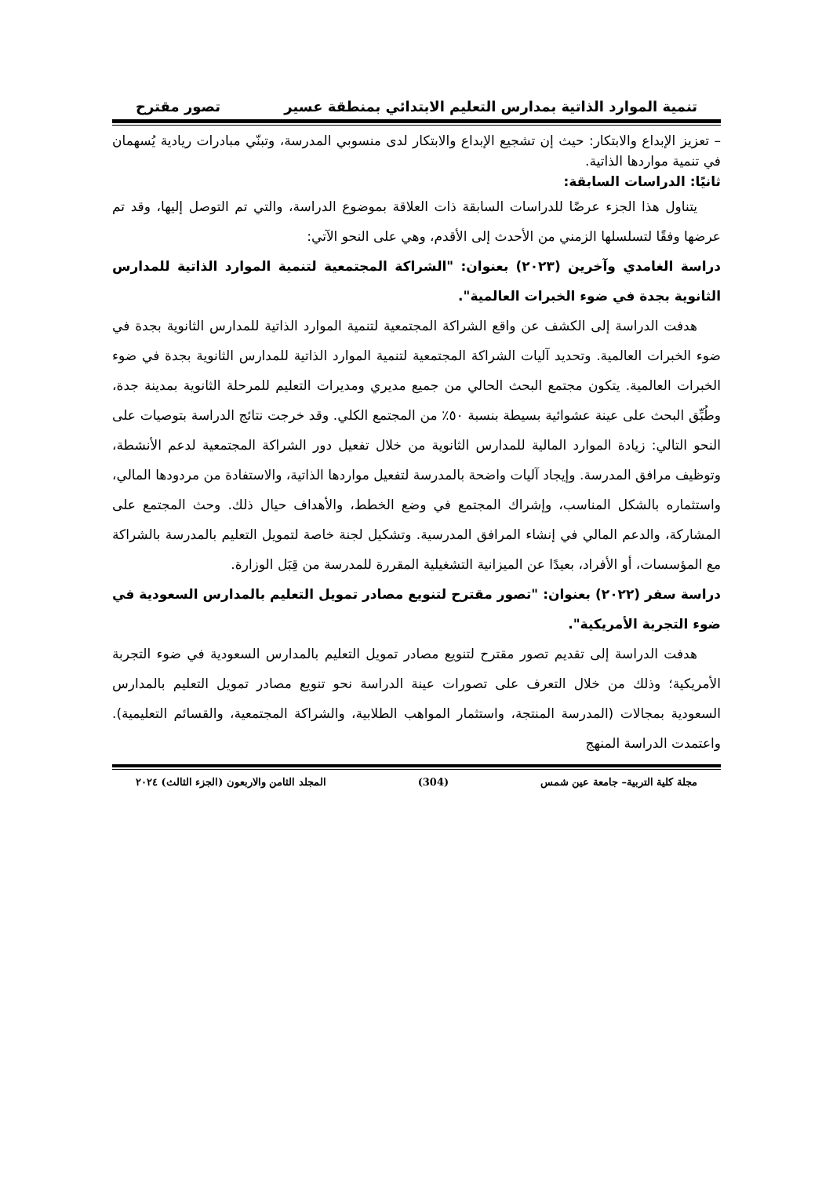تنمية الموارد الذاتية بمدارس التعليم الابتدائي بمنطقة عسير تصور مقترح
– تعزيز الإبداع والابتكار: حيث إن تشجيع الإبداع والابتكار لدى منسوبي المدرسة، وتبنّي مبادرات ريادية يُسهمان في تنمية مواردها الذاتية.
ثانيًا: الدراسات السابقة:
يتناول هذا الجزء عرضًا للدراسات السابقة ذات العلاقة بموضوع الدراسة، والتي تم التوصل إليها، وقد تم عرضها وفقًا لتسلسلها الزمني من الأحدث إلى الأقدم، وهي على النحو الآتي:
دراسة الغامدي وآخرين (٢٠٢٣) بعنوان: "الشراكة المجتمعية لتنمية الموارد الذاتية للمدارس الثانوية بجدة في ضوء الخبرات العالمية".
هدفت الدراسة إلى الكشف عن واقع الشراكة المجتمعية لتنمية الموارد الذاتية للمدارس الثانوية بجدة في ضوء الخبرات العالمية. وتحديد آليات الشراكة المجتمعية لتنمية الموارد الذاتية للمدارس الثانوية بجدة في ضوء الخبرات العالمية. يتكون مجتمع البحث الحالي من جميع مديري ومديرات التعليم للمرحلة الثانوية بمدينة جدة، وطُبِّق البحث على عينة عشوائية بسيطة بنسبة ٥٠٪ من المجتمع الكلي. وقد خرجت نتائج الدراسة بتوصيات على النحو التالي: زيادة الموارد المالية للمدارس الثانوية من خلال تفعيل دور الشراكة المجتمعية لدعم الأنشطة، وتوظيف مرافق المدرسة. وإيجاد آليات واضحة بالمدرسة لتفعيل مواردها الذاتية، والاستفادة من مردودها المالي، واستثماره بالشكل المناسب، وإشراك المجتمع في وضع الخطط، والأهداف حيال ذلك. وحث المجتمع على المشاركة، والدعم المالي في إنشاء المرافق المدرسية. وتشكيل لجنة خاصة لتمويل التعليم بالمدرسة بالشراكة مع المؤسسات، أو الأفراد، بعيدًا عن الميزانية التشغيلية المقررة للمدرسة من قِبَل الوزارة.
دراسة سفر (٢٠٢٢) بعنوان: "تصور مقترح لتنويع مصادر تمويل التعليم بالمدارس السعودية في ضوء التجربة الأمريكية".
هدفت الدراسة إلى تقديم تصور مقترح لتنويع مصادر تمويل التعليم بالمدارس السعودية في ضوء التجربة الأمريكية؛ وذلك من خلال التعرف على تصورات عينة الدراسة نحو تنويع مصادر تمويل التعليم بالمدارس السعودية بمجالات (المدرسة المنتجة، واستثمار المواهب الطلابية، والشراكة المجتمعية، والقسائم التعليمية). واعتمدت الدراسة المنهج
مجلة كلية التربية– جامعة عين شمس (304) المجلد الثامن والاربعون (الجزء الثالث) ٢٠٢٤